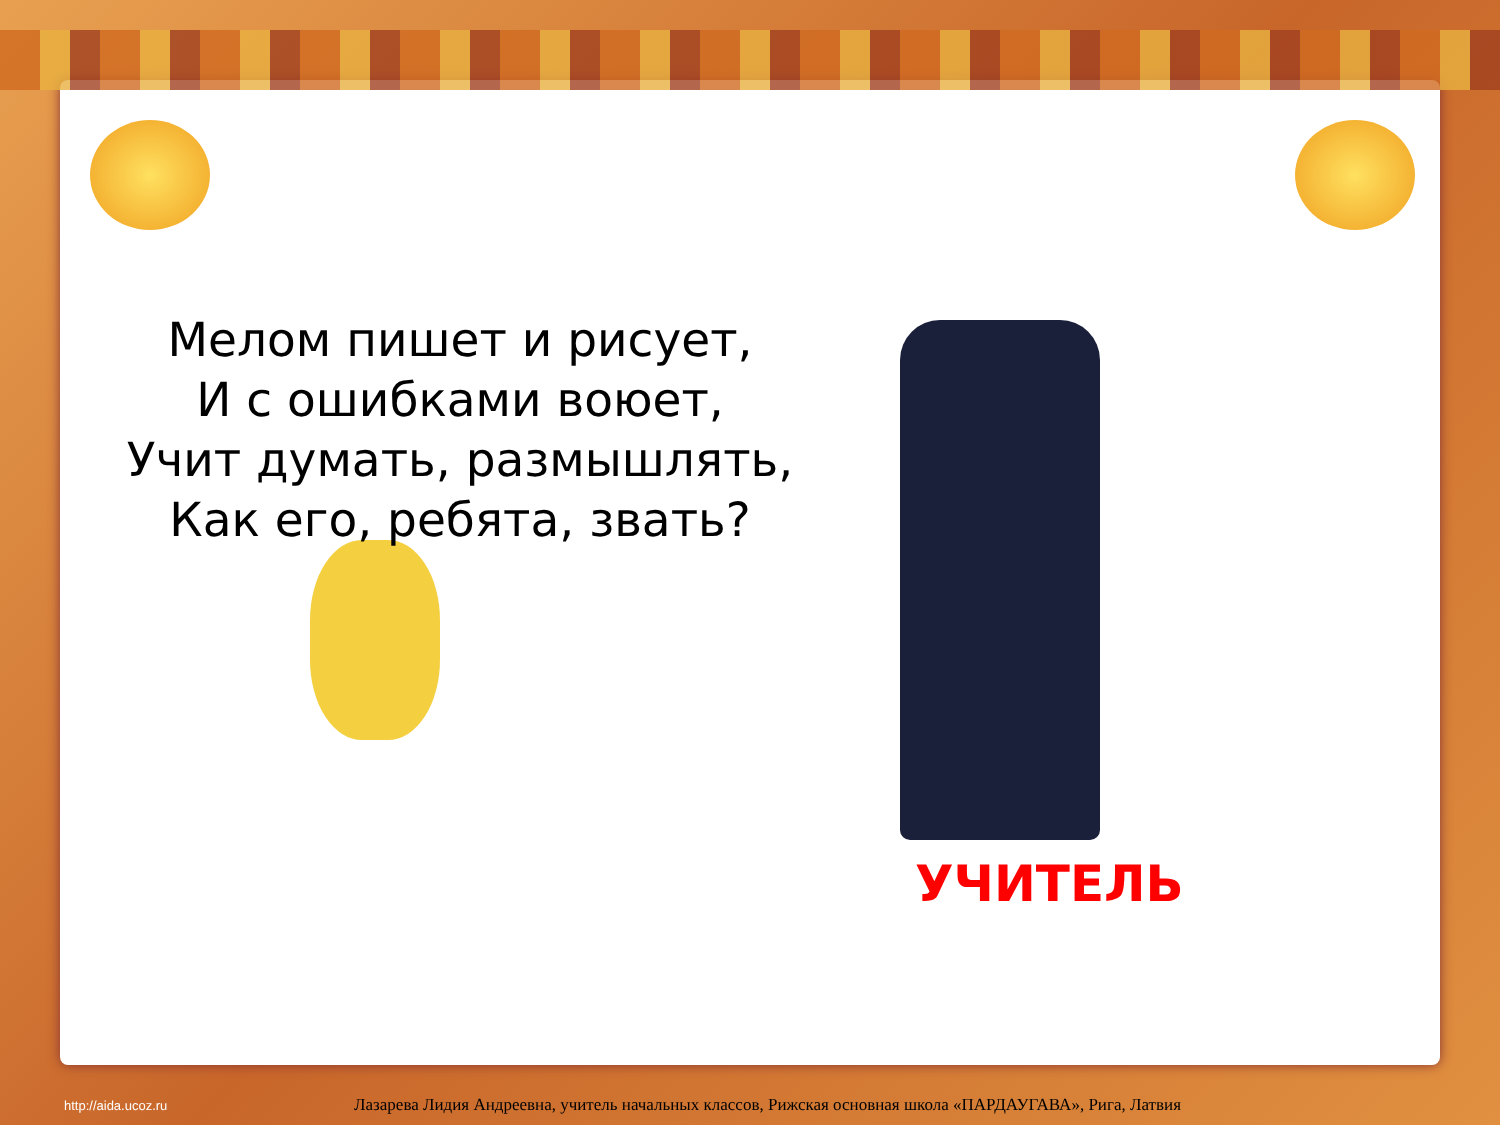Мелом пишет и рисует,
И с ошибками воюет,
Учит думать, размышлять,
Как его, ребята, звать?
УЧИТЕЛЬ
http://aida.ucoz.ru Лазарева Лидия Андреевна, учитель начальных классов, Рижская основная школа «ПАРДАУГАВА», Рига, Латвия